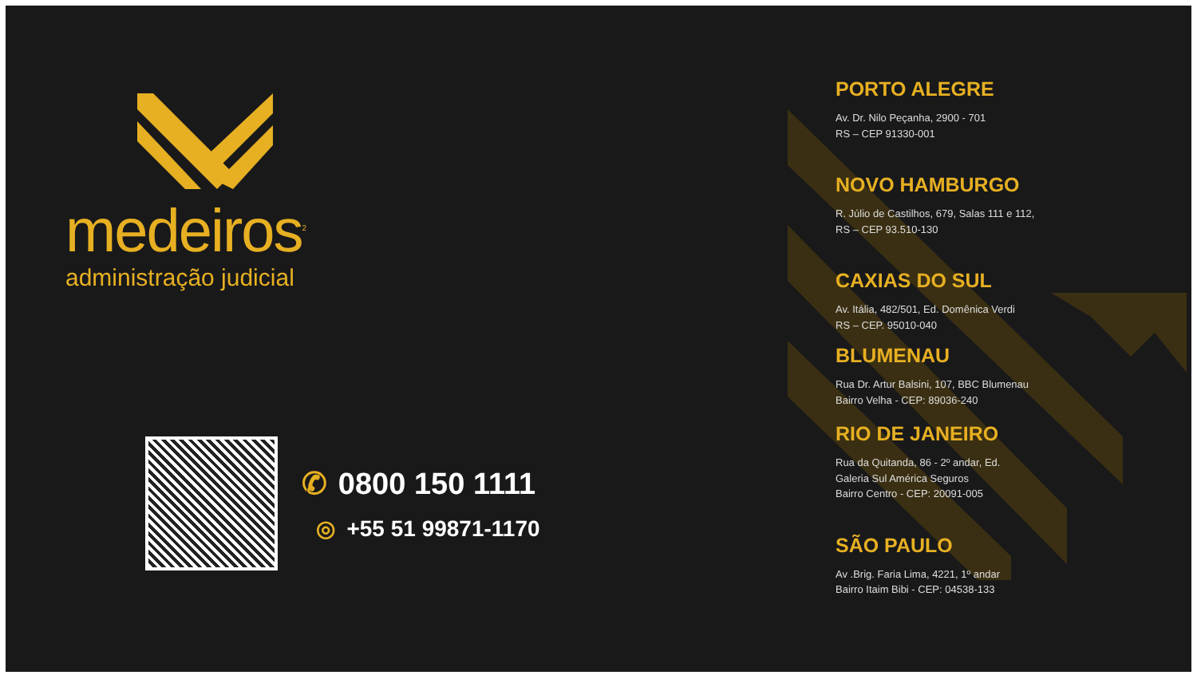medeiros<sup>2</sup>
administração judicial
✆ 0800 150 1111
◎ +55 51 99871-1170
PORTO ALEGRE
Av. Dr. Nilo Peçanha, 2900 - 701
RS – CEP 91330-001
NOVO HAMBURGO
R. Júlio de Castilhos, 679, Salas 111 e 112,
RS – CEP 93.510-130
CAXIAS DO SUL
Av. Itália, 482/501, Ed. Domênica Verdi
RS – CEP. 95010-040
BLUMENAU
Rua Dr. Artur Balsini, 107, BBC Blumenau
Bairro Velha - CEP: 89036-240
RIO DE JANEIRO
Rua da Quitanda, 86 - 2º andar, Ed.
Galeria Sul América Seguros
Bairro Centro - CEP: 20091-005
SÃO PAULO
Av .Brig. Faria Lima, 4221, 1º andar
Bairro Itaim Bibi - CEP: 04538-133